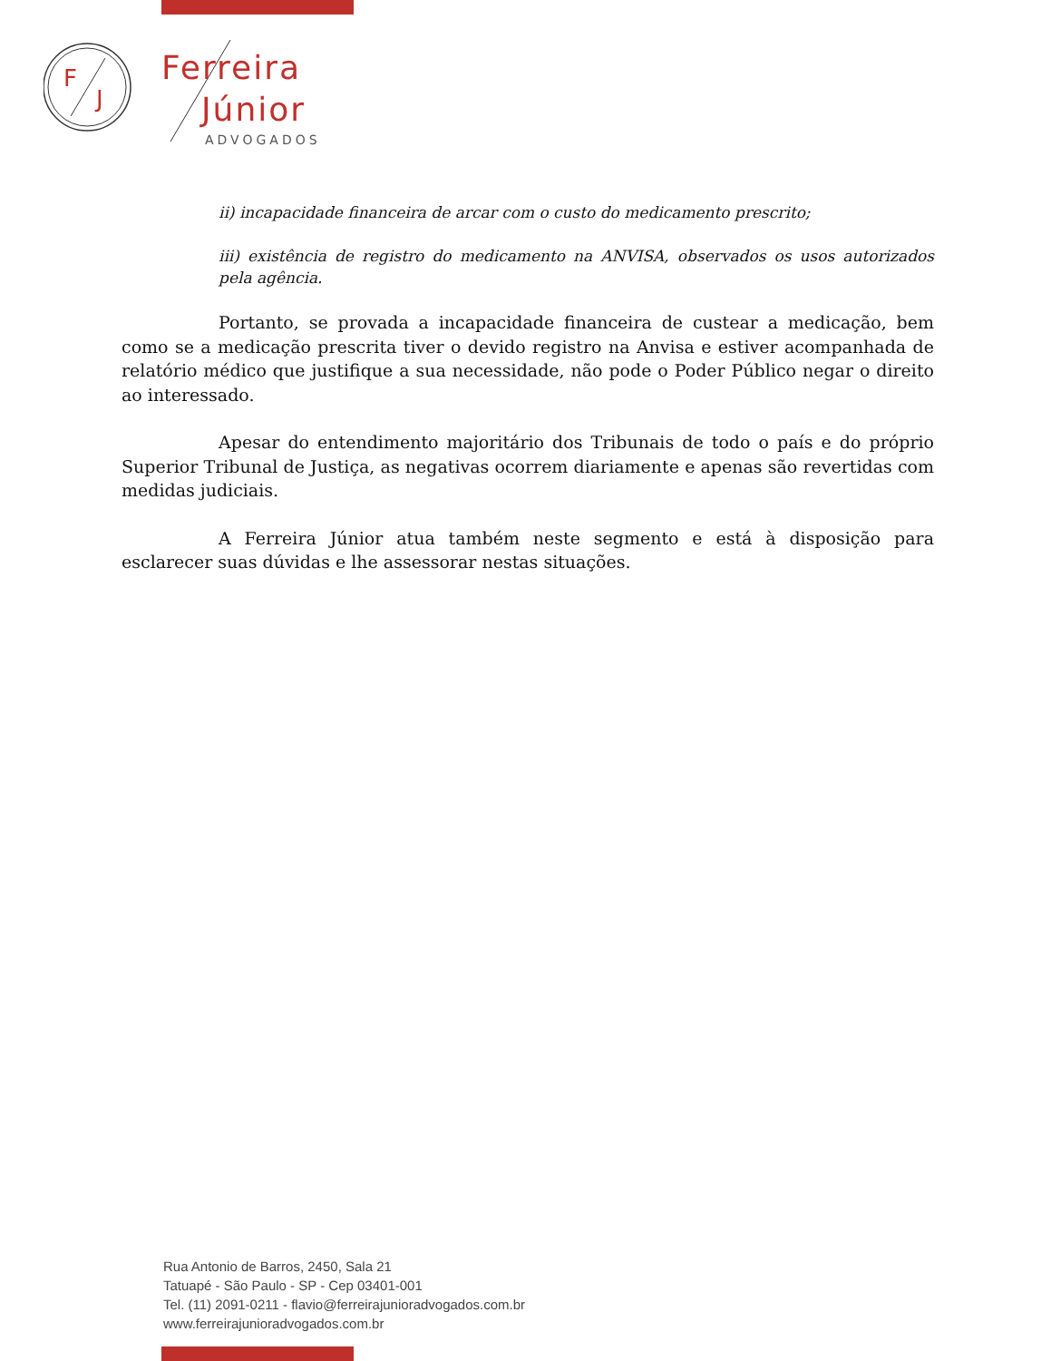F
J
Ferreira
Júnior
ADVOGADOS
ii) incapacidade financeira de arcar com o custo do medicamento prescrito;
iii) existência de registro do medicamento na ANVISA, observados os usos autorizados pela agência.
Portanto, se provada a incapacidade financeira de custear a medicação, bem como se a medicação prescrita tiver o devido registro na Anvisa e estiver acompanhada de relatório médico que justifique a sua necessidade, não pode o Poder Público negar o direito ao interessado.
Apesar do entendimento majoritário dos Tribunais de todo o país e do próprio Superior Tribunal de Justiça, as negativas ocorrem diariamente e apenas são revertidas com medidas judiciais.
A Ferreira Júnior atua também neste segmento e está à disposição para esclarecer suas dúvidas e lhe assessorar nestas situações.
Rua Antonio de Barros, 2450, Sala 21
Tatuapé - São Paulo - SP - Cep 03401-001
Tel. (11) 2091-0211 - flavio@ferreirajunioradvogados.com.br
www.ferreirajunioradvogados.com.br